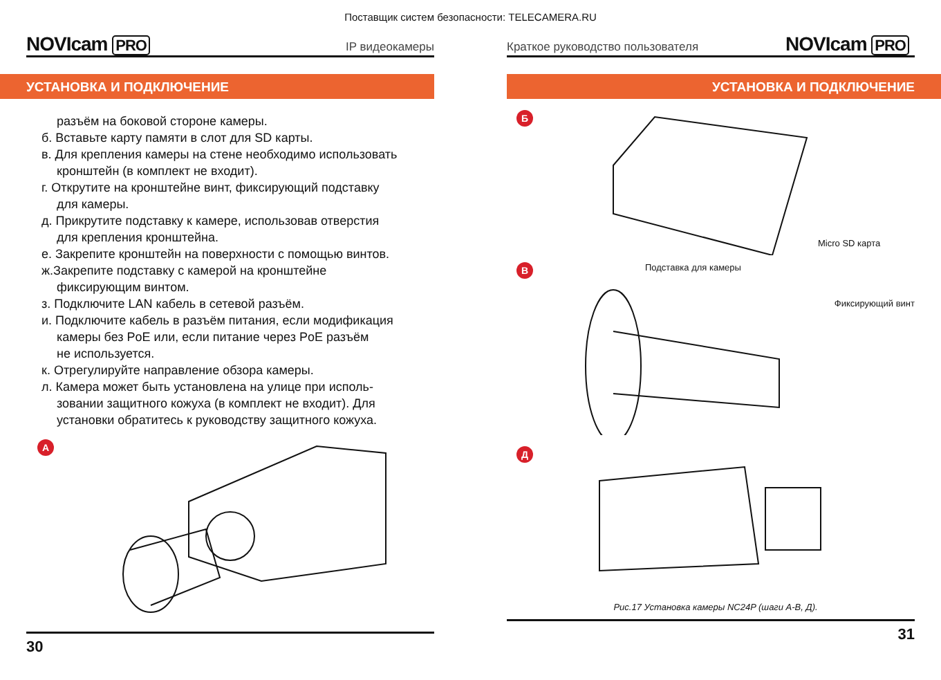Поставщик систем безопасности: TELECAMERA.RU
NOVIcam PRO
IP видеокамеры
УСТАНОВКА И ПОДКЛЮЧЕНИЕ
разъём на боковой стороне камеры.
б. Вставьте карту памяти в слот для SD карты.
в. Для крепления камеры на стене необходимо использовать
кронштейн (в комплект не входит).
г. Открутите на кронштейне винт, фиксирующий подставку
для камеры.
д. Прикрутите подставку к камере, использовав отверстия
для крепления кронштейна.
е. Закрепите кронштейн на поверхности с помощью винтов.
ж.Закрепите подставку с камерой на кронштейне
фиксирующим винтом.
з. Подключите LAN кабель в сетевой разъём.
и. Подключите кабель в разъём питания, если модификация
камеры без PoE или, если питание через PoE разъём
не используется.
к. Отрегулируйте направление обзора камеры.
л. Камера может быть установлена на улице при исполь-
зовании защитного кожуха (в комплект не входит). Для
установки обратитесь к руководству защитного кожуха.
А
30
Краткое руководство пользователя
NOVIcam PRO
УСТАНОВКА И ПОДКЛЮЧЕНИЕ
Б
Micro SD карта
В
Подставка для камеры
Фиксирующий винт
Д
Рис.17 Установка камеры NC24P (шаги А-В, Д).
31